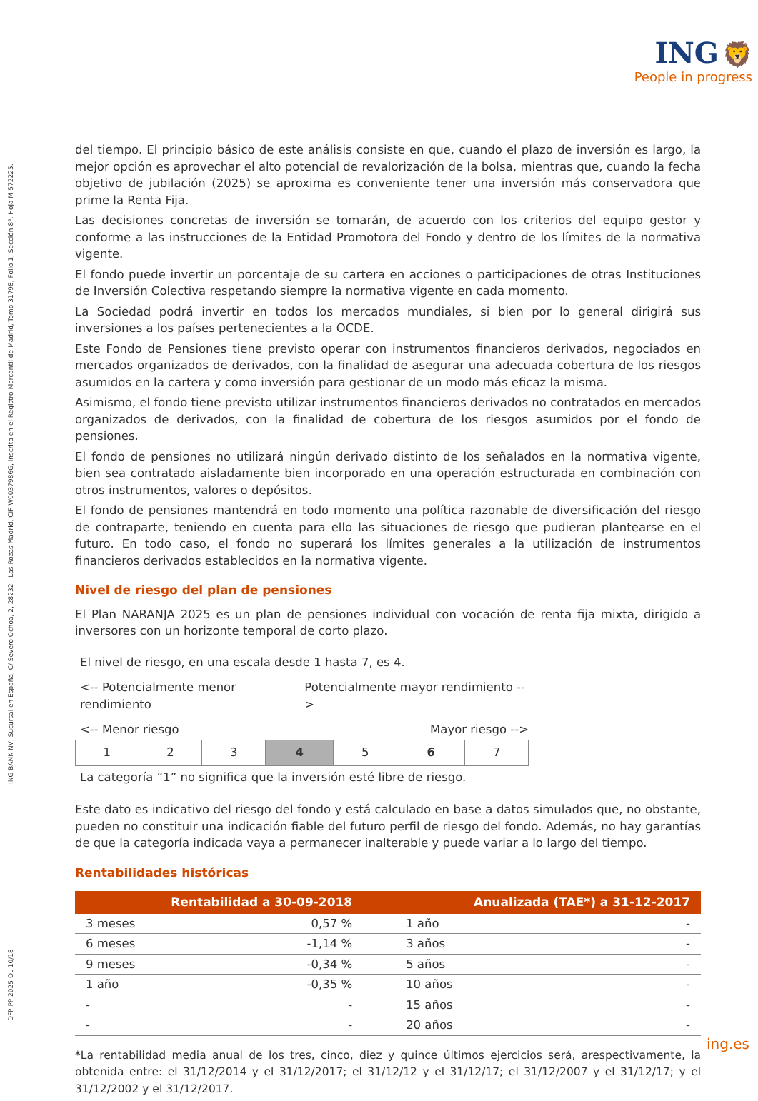ING 🦁
People in progress
DFP PP 2025 OL 10/18 ING BANK NV, Sucursal en España, C/ Severo Ochoa, 2, 28232 - Las Rozas Madrid, CIF W0037986G, inscrita en el Registro Mercantil de Madrid, Tomo 31798, Folio 1, Sección 8ª, Hoja M-572225.
del tiempo. El principio básico de este análisis consiste en que, cuando el plazo de inversión es largo, la mejor opción es aprovechar el alto potencial de revalorización de la bolsa, mientras que, cuando la fecha objetivo de jubilación (2025) se aproxima es conveniente tener una inversión más conservadora que prime la Renta Fija.
Las decisiones concretas de inversión se tomarán, de acuerdo con los criterios del equipo gestor y conforme a las instrucciones de la Entidad Promotora del Fondo y dentro de los límites de la normativa vigente.
El fondo puede invertir un porcentaje de su cartera en acciones o participaciones de otras Instituciones de Inversión Colectiva respetando siempre la normativa vigente en cada momento.
La Sociedad podrá invertir en todos los mercados mundiales, si bien por lo general dirigirá sus inversiones a los países pertenecientes a la OCDE.
Este Fondo de Pensiones tiene previsto operar con instrumentos financieros derivados, negociados en mercados organizados de derivados, con la finalidad de asegurar una adecuada cobertura de los riesgos asumidos en la cartera y como inversión para gestionar de un modo más eficaz la misma.
Asimismo, el fondo tiene previsto utilizar instrumentos financieros derivados no contratados en mercados organizados de derivados, con la finalidad de cobertura de los riesgos asumidos por el fondo de pensiones.
El fondo de pensiones no utilizará ningún derivado distinto de los señalados en la normativa vigente, bien sea contratado aisladamente bien incorporado en una operación estructurada en combinación con otros instrumentos, valores o depósitos.
El fondo de pensiones mantendrá en todo momento una política razonable de diversificación del riesgo de contraparte, teniendo en cuenta para ello las situaciones de riesgo que pudieran plantearse en el futuro. En todo caso, el fondo no superará los límites generales a la utilización de instrumentos financieros derivados establecidos en la normativa vigente.
Nivel de riesgo del plan de pensiones
El Plan NARANJA 2025 es un plan de pensiones individual con vocación de renta fija mixta, dirigido a inversores con un horizonte temporal de corto plazo.
El nivel de riesgo, en una escala desde 1 hasta 7, es 4.
<-- Potencialmente menor rendimiento Potencialmente mayor rendimiento -->
<-- Menor riesgo Mayor riesgo -->
| 1 | 2 | 3 | 4 | 5 | 6 | 7 |
La categoría “1” no significa que la inversión esté libre de riesgo.
Este dato es indicativo del riesgo del fondo y está calculado en base a datos simulados que, no obstante, pueden no constituir una indicación fiable del futuro perfil de riesgo del fondo. Además, no hay garantías de que la categoría indicada vaya a permanecer inalterable y puede variar a lo largo del tiempo.
Rentabilidades históricas
| Rentabilidad a 30-09-2018 | | Anualizada (TAE*) a 31-12-2017 | |
| --- | --- | --- | --- |
| 3 meses | 0,57 % | 1 año | - |
| 6 meses | -1,14 % | 3 años | - |
| 9 meses | -0,34 % | 5 años | - |
| 1 año | -0,35 % | 10 años | - |
| - | - | 15 años | - |
| - | - | 20 años | - |
*La rentabilidad media anual de los tres, cinco, diez y quince últimos ejercicios será, arespectivamente, la obtenida entre: el 31/12/2014 y el 31/12/2017; el 31/12/12 y el 31/12/17; el 31/12/2007 y el 31/12/17; y el 31/12/2002 y el 31/12/2017.
ing.es